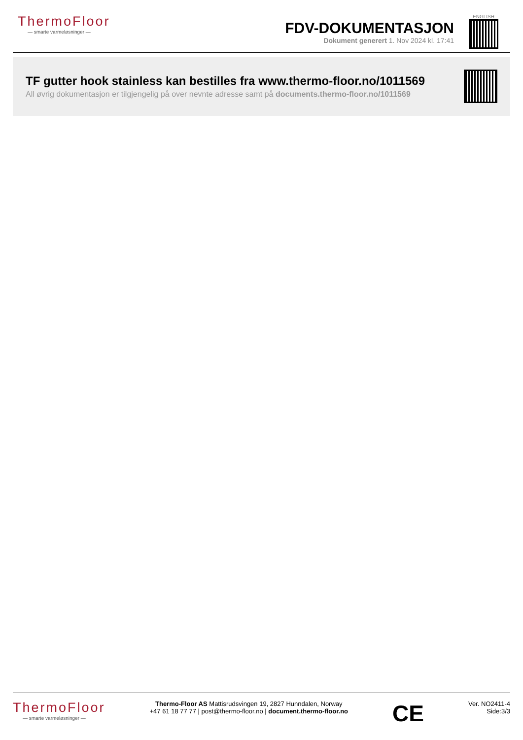ThermoFloor
— smarte varmeløsninger —
FDV-DOKUMENTASJON
Dokument generert 1. Nov 2024 kl. 17:41
ENGLISH
TF gutter hook stainless kan bestilles fra www.thermo-floor.no/1011569
All øvrig dokumentasjon er tilgjengelig på over nevnte adresse samt på documents.thermo-floor.no/1011569
ThermoFloor
— smarte varmeløsninger —
Thermo-Floor AS Mattisrudsvingen 19, 2827 Hunndalen, Norway
+47 61 18 77 77 | post@thermo-floor.no | document.thermo-floor.no
CE
Ver. NO2411-4
Side:3/3